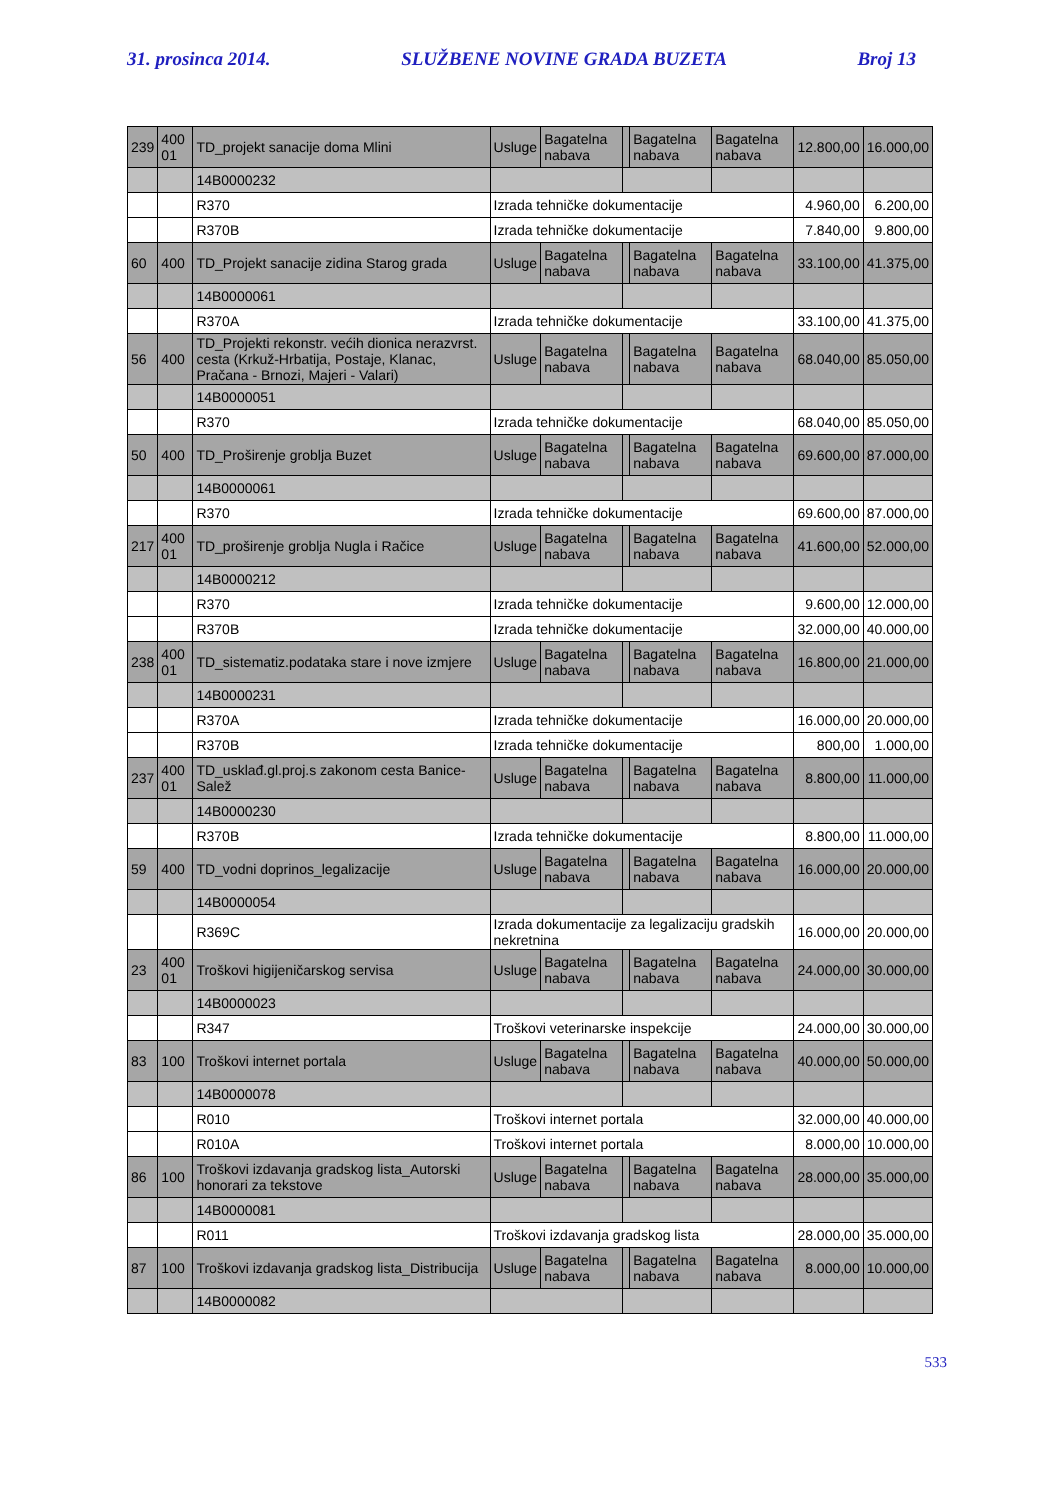31. prosinca 2014. SLUŽBENE NOVINE GRADA BUZETA Broj 13
| 239 | 400 01 | TD_projekt sanacije doma Mlini | Usluge | Bagatelna nabava | | Bagatelna nabava | Bagatelna nabava | 12.800,00 | 16.000,00 |
| | | 14B0000232 | | | | | | | |
| | | R370 | Izrada tehničke dokumentacije | | | | | 4.960,00 | 6.200,00 |
| | | R370B | Izrada tehničke dokumentacije | | | | | 7.840,00 | 9.800,00 |
| 60 | 400 | TD_Projekt sanacije zidina Starog grada | Usluge | Bagatelna nabava | | Bagatelna nabava | Bagatelna nabava | 33.100,00 | 41.375,00 |
| | | 14B0000061 | | | | | | | |
| | | R370A | Izrada tehničke dokumentacije | | | | | 33.100,00 | 41.375,00 |
| 56 | 400 | TD_Projekti rekonstr. većih dionica nerazvrst. cesta (Krkuž-Hrbatija, Postaje, Klanac, Pračana - Brnozi, Majeri - Valari) | Usluge | Bagatelna nabava | | Bagatelna nabava | Bagatelna nabava | 68.040,00 | 85.050,00 |
| | | 14B0000051 | | | | | | | |
| | | R370 | Izrada tehničke dokumentacije | | | | | 68.040,00 | 85.050,00 |
| 50 | 400 | TD_Proširenje groblja Buzet | Usluge | Bagatelna nabava | | Bagatelna nabava | Bagatelna nabava | 69.600,00 | 87.000,00 |
| | | 14B0000061 | | | | | | | |
| | | R370 | Izrada tehničke dokumentacije | | | | | 69.600,00 | 87.000,00 |
| 217 | 400 01 | TD_proširenje groblja Nugla i Račice | Usluge | Bagatelna nabava | | Bagatelna nabava | Bagatelna nabava | 41.600,00 | 52.000,00 |
| | | 14B0000212 | | | | | | | |
| | | R370 | Izrada tehničke dokumentacije | | | | | 9.600,00 | 12.000,00 |
| | | R370B | Izrada tehničke dokumentacije | | | | | 32.000,00 | 40.000,00 |
| 238 | 400 01 | TD_sistematiz.podataka stare i nove izmjere | Usluge | Bagatelna nabava | | Bagatelna nabava | Bagatelna nabava | 16.800,00 | 21.000,00 |
| | | 14B0000231 | | | | | | | |
| | | R370A | Izrada tehničke dokumentacije | | | | | 16.000,00 | 20.000,00 |
| | | R370B | Izrada tehničke dokumentacije | | | | | 800,00 | 1.000,00 |
| 237 | 400 01 | TD_usklađ.gl.proj.s zakonom cesta Banice-Salež | Usluge | Bagatelna nabava | | Bagatelna nabava | Bagatelna nabava | 8.800,00 | 11.000,00 |
| | | 14B0000230 | | | | | | | |
| | | R370B | Izrada tehničke dokumentacije | | | | | 8.800,00 | 11.000,00 |
| 59 | 400 | TD_vodni doprinos_legalizacije | Usluge | Bagatelna nabava | | Bagatelna nabava | Bagatelna nabava | 16.000,00 | 20.000,00 |
| | | 14B0000054 | | | | | | | |
| | | R369C | Izrada dokumentacije za legalizaciju gradskih nekretnina | | | | | 16.000,00 | 20.000,00 |
| 23 | 400 01 | Troškovi higijeničarskog servisa | Usluge | Bagatelna nabava | | Bagatelna nabava | Bagatelna nabava | 24.000,00 | 30.000,00 |
| | | 14B0000023 | | | | | | | |
| | | R347 | Troškovi veterinarske inspekcije | | | | | 24.000,00 | 30.000,00 |
| 83 | 100 | Troškovi internet portala | Usluge | Bagatelna nabava | | Bagatelna nabava | Bagatelna nabava | 40.000,00 | 50.000,00 |
| | | 14B0000078 | | | | | | | |
| | | R010 | Troškovi internet portala | | | | | 32.000,00 | 40.000,00 |
| | | R010A | Troškovi internet portala | | | | | 8.000,00 | 10.000,00 |
| 86 | 100 | Troškovi izdavanja gradskog lista_Autorski honorari za tekstove | Usluge | Bagatelna nabava | | Bagatelna nabava | Bagatelna nabava | 28.000,00 | 35.000,00 |
| | | 14B0000081 | | | | | | | |
| | | R011 | Troškovi izdavanja gradskog lista | | | | | 28.000,00 | 35.000,00 |
| 87 | 100 | Troškovi izdavanja gradskog lista_Distribucija | Usluge | Bagatelna nabava | | Bagatelna nabava | Bagatelna nabava | 8.000,00 | 10.000,00 |
| | | 14B0000082 | | | | | | | |
533